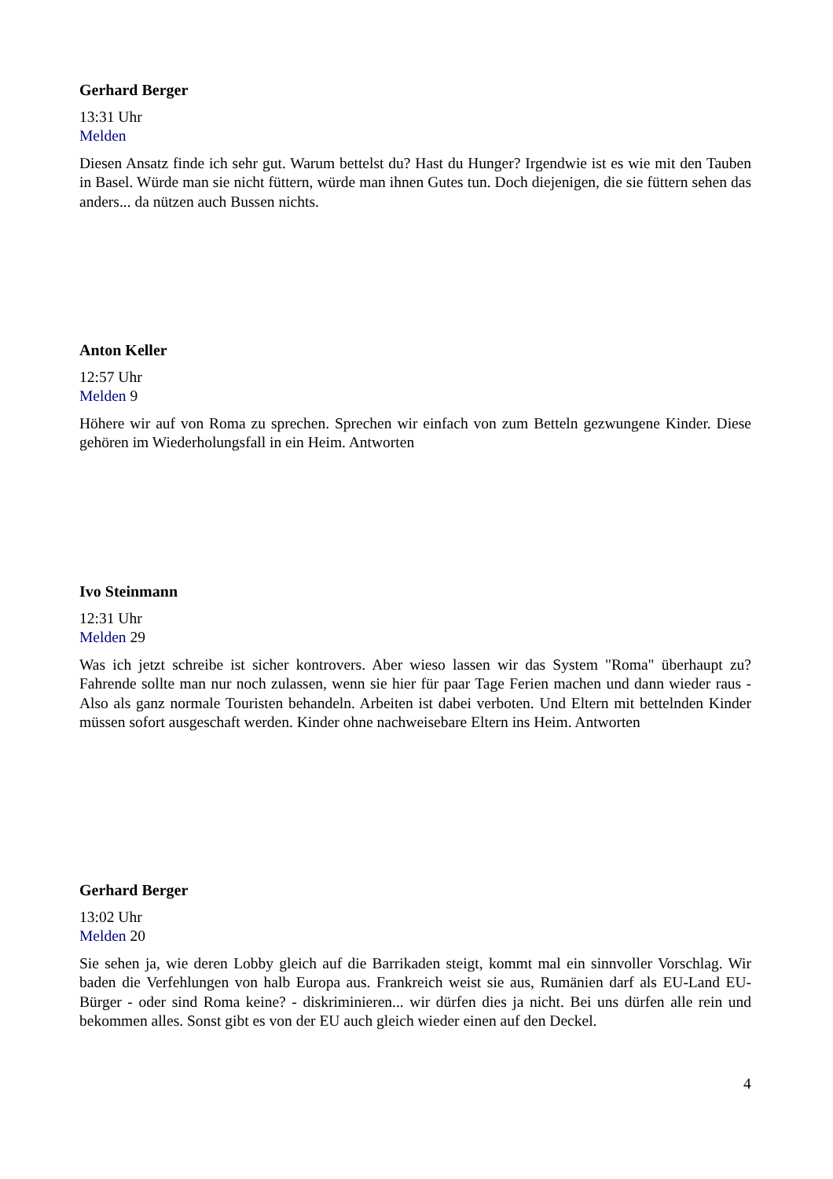Gerhard Berger
13:31 Uhr
Melden
Diesen Ansatz finde ich sehr gut. Warum bettelst du? Hast du Hunger? Irgendwie ist es wie mit den Tauben in Basel. Würde man sie nicht füttern, würde man ihnen Gutes tun. Doch diejenigen, die sie füttern sehen das anders... da nützen auch Bussen nichts.
Anton Keller
12:57 Uhr
Melden 9
Höhere wir auf von Roma zu sprechen. Sprechen wir einfach von zum Betteln gezwungene Kinder. Diese gehören im Wiederholungsfall in ein Heim. Antworten
Ivo Steinmann
12:31 Uhr
Melden 29
Was ich jetzt schreibe ist sicher kontrovers. Aber wieso lassen wir das System "Roma" überhaupt zu? Fahrende sollte man nur noch zulassen, wenn sie hier für paar Tage Ferien machen und dann wieder raus - Also als ganz normale Touristen behandeln. Arbeiten ist dabei verboten. Und Eltern mit bettelnden Kinder müssen sofort ausgeschaft werden. Kinder ohne nachweisebare Eltern ins Heim. Antworten
Gerhard Berger
13:02 Uhr
Melden 20
Sie sehen ja, wie deren Lobby gleich auf die Barrikaden steigt, kommt mal ein sinnvoller Vorschlag. Wir baden die Verfehlungen von halb Europa aus. Frankreich weist sie aus, Rumänien darf als EU-Land EU-Bürger - oder sind Roma keine? - diskriminieren... wir dürfen dies ja nicht. Bei uns dürfen alle rein und bekommen alles. Sonst gibt es von der EU auch gleich wieder einen auf den Deckel.
4